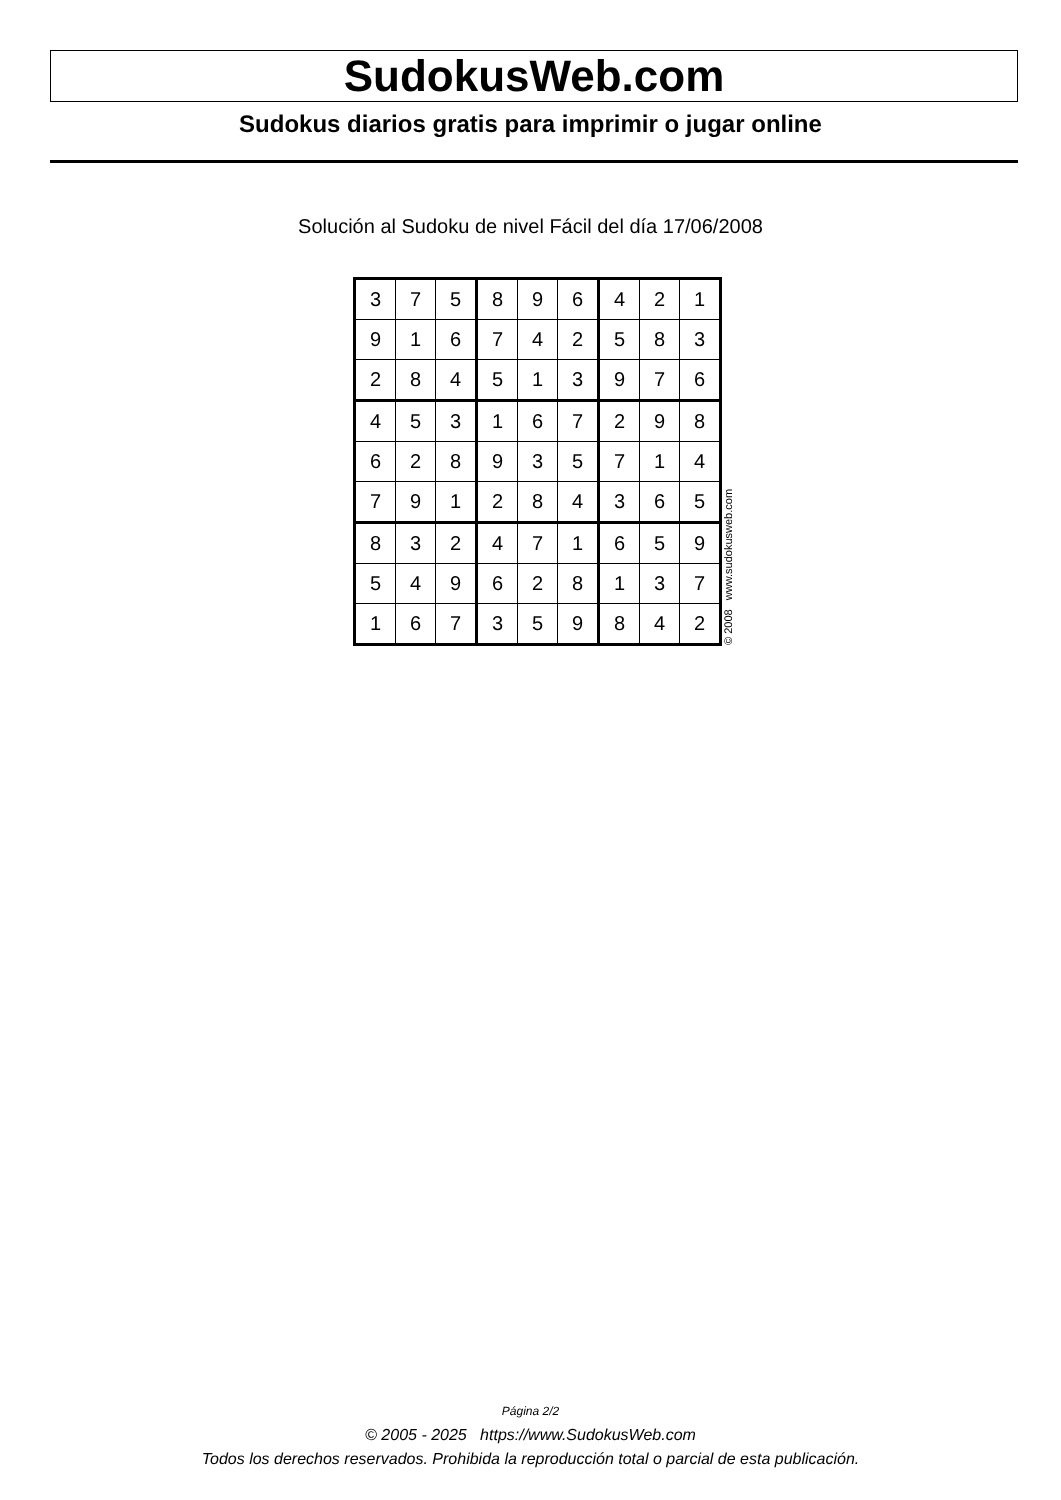SudokusWeb.com
Sudokus diarios gratis para imprimir o jugar online
Solución al Sudoku de nivel Fácil del día 17/06/2008
| 3 | 7 | 5 | 8 | 9 | 6 | 4 | 2 | 1 |
| 9 | 1 | 6 | 7 | 4 | 2 | 5 | 8 | 3 |
| 2 | 8 | 4 | 5 | 1 | 3 | 9 | 7 | 6 |
| 4 | 5 | 3 | 1 | 6 | 7 | 2 | 9 | 8 |
| 6 | 2 | 8 | 9 | 3 | 5 | 7 | 1 | 4 |
| 7 | 9 | 1 | 2 | 8 | 4 | 3 | 6 | 5 |
| 8 | 3 | 2 | 4 | 7 | 1 | 6 | 5 | 9 |
| 5 | 4 | 9 | 6 | 2 | 8 | 1 | 3 | 7 |
| 1 | 6 | 7 | 3 | 5 | 9 | 8 | 4 | 2 |
© 2008 www.sudokusweb.com
Página 2/2
© 2005 - 2025 https://www.SudokusWeb.com
Todos los derechos reservados. Prohibida la reproducción total o parcial de esta publicación.